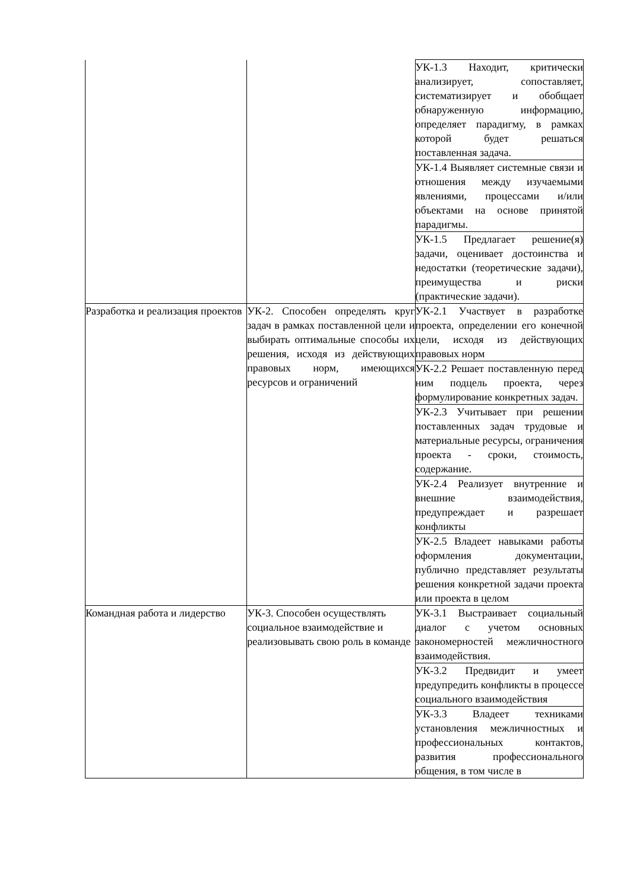| | | УК-1.3 Находит, критически анализирует, сопоставляет, систематизирует и обобщает обнаруженную информацию, определяет парадигму, в рамках которой будет решаться поставленная задача. |
| | | УК-1.4 Выявляет системные связи и отношения между изучаемыми явлениями, процессами и/или объектами на основе принятой парадигмы. |
| | | УК-1.5 Предлагает решение(я) задачи, оценивает достоинства и недостатки (теоретические задачи), преимущества и риски (практические задачи). |
| Разработка и реализация проектов | УК-2. Способен определять круг задач в рамках поставленной цели и выбирать оптимальные способы их решения, исходя из действующих правовых норм, имеющихся ресурсов и ограничений | УК-2.1 Участвует в разработке проекта, определении его конечной цели, исходя из действующих правовых норм |
| | | УК-2.2 Решает поставленную перед ним подцель проекта, через формулирование конкретных задач. |
| | | УК-2.3 Учитывает при решении поставленных задач трудовые и материальные ресурсы, ограничения проекта - сроки, стоимость, содержание. |
| | | УК-2.4 Реализует внутренние и внешние взаимодействия, предупреждает и разрешает конфликты |
| | | УК-2.5 Владеет навыками работы оформления документации, публично представляет результаты решения конкретной задачи проекта или проекта в целом |
| Командная работа и лидерство | УК-3. Способен осуществлять социальное взаимодействие и реализовывать свою роль в команде | УК-3.1 Выстраивает социальный диалог с учетом основных закономерностей межличностного взаимодействия. |
| | | УК-3.2 Предвидит и умеет предупредить конфликты в процессе социального взаимодействия |
| | | УК-3.3 Владеет техниками установления межличностных и профессиональных контактов, развития профессионального общения, в том числе в |